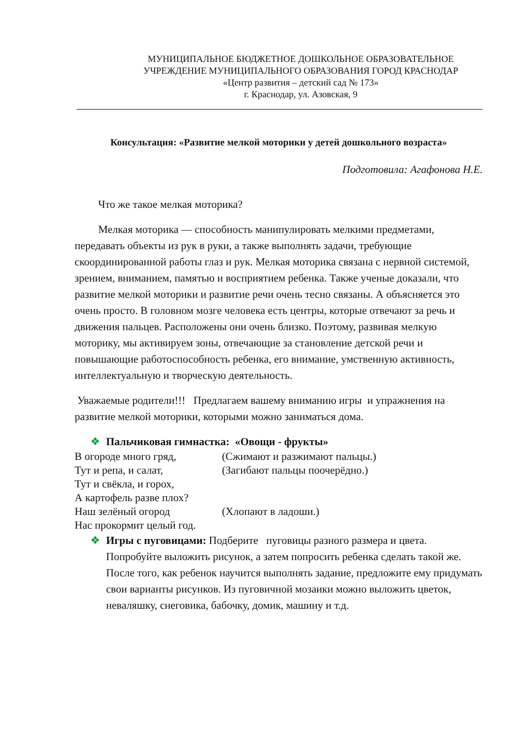МУНИЦИПАЛЬНОЕ БЮДЖЕТНОЕ ДОШКОЛЬНОЕ ОБРАЗОВАТЕЛЬНОЕ
УЧРЕЖДЕНИЕ МУНИЦИПАЛЬНОГО ОБРАЗОВАНИЯ ГОРОД КРАСНОДАР
«Центр развития – детский сад № 173»
г. Краснодар, ул. Азовская, 9
Консультация: «Развитие мелкой моторики у детей дошкольного возраста»
Подготовила: Агафонова Н.Е.
Что же такое мелкая моторика?
Мелкая моторика — способность манипулировать мелкими предметами, передавать объекты из рук в руки, а также выполнять задачи, требующие скоординированной работы глаз и рук. Мелкая моторика связана с нервной системой, зрением, вниманием, памятью и восприятием ребенка. Также ученые доказали, что развитие мелкой моторики и развитие речи очень тесно связаны. А объясняется это очень просто. В головном мозге человека есть центры, которые отвечают за речь и движения пальцев. Расположены они очень близко. Поэтому, развивая мелкую моторику, мы активируем зоны, отвечающие за становление детской речи и повышающие работоспособность ребенка, его внимание, умственную активность, интеллектуальную и творческую деятельность.
Уважаемые родители!!! Предлагаем вашему вниманию игры и упражнения на развитие мелкой моторики, которыми можно заниматься дома.
❖ Пальчиковая гимнастка: «Овощи - фрукты»
В огороде много гряд, (Сжимают и разжимают пальцы.) Тут и репа, и салат, (Загибают пальцы поочерёдно.) Тут и свёкла, и горох, А картофель разве плох? Наш зелёный огород (Хлопают в ладоши.) Нас прокормит целый год.
❖ Игры с пуговицами: Подберите пуговицы разного размера и цвета. Попробуйте выложить рисунок, а затем попросить ребенка сделать такой же. После того, как ребенок научится выполнять задание, предложите ему придумать свои варианты рисунков. Из пуговичной мозаики можно выложить цветок, неваляшку, снеговика, бабочку, домик, машину и т.д.